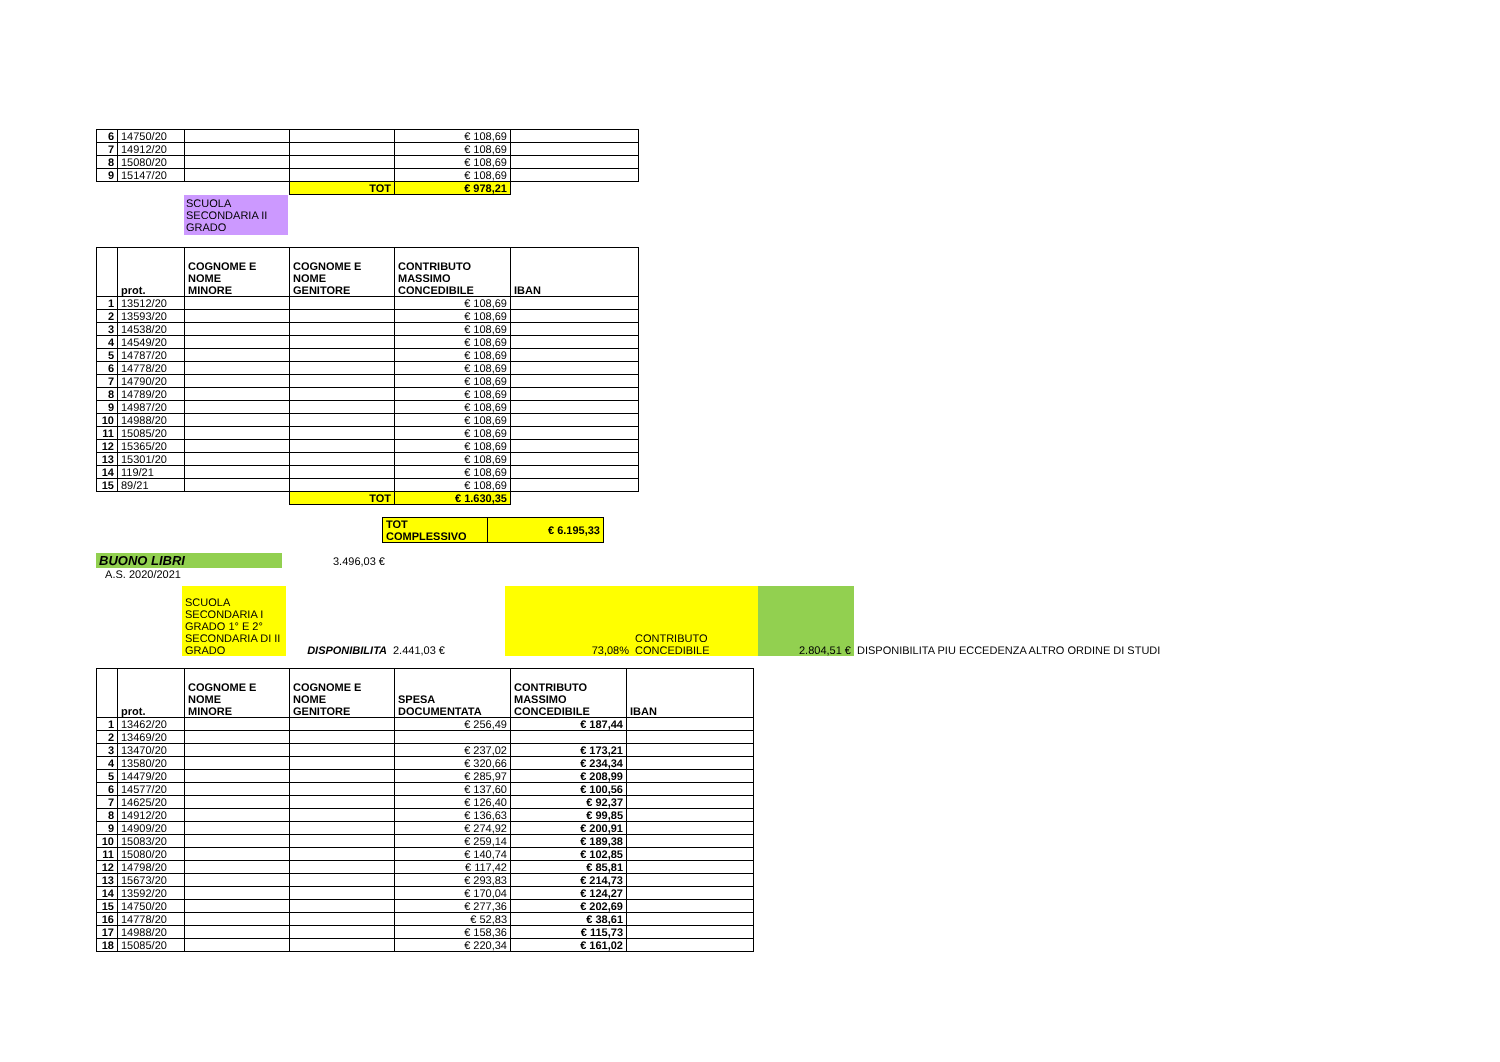| 6 | 14750/20 | | | € 108,69 | |
| 7 | 14912/20 | | | € 108,69 | |
| 8 | 15080/20 | | | € 108,69 | |
| 9 | 15147/20 | | | € 108,69 | |
| | | | TOT | € 978,21 | |
SCUOLA
SECONDARIA II
GRADO
| | prot. | COGNOME E NOME MINORE | COGNOME E NOME GENITORE | CONTRIBUTO MASSIMO CONCEDIBILE | IBAN |
| --- | --- | --- | --- | --- | --- |
| 1 | 13512/20 | | | € 108,69 | |
| 2 | 13593/20 | | | € 108,69 | |
| 3 | 14538/20 | | | € 108,69 | |
| 4 | 14549/20 | | | € 108,69 | |
| 5 | 14787/20 | | | € 108,69 | |
| 6 | 14778/20 | | | € 108,69 | |
| 7 | 14790/20 | | | € 108,69 | |
| 8 | 14789/20 | | | € 108,69 | |
| 9 | 14987/20 | | | € 108,69 | |
| 10 | 14988/20 | | | € 108,69 | |
| 11 | 15085/20 | | | € 108,69 | |
| 12 | 15365/20 | | | € 108,69 | |
| 13 | 15301/20 | | | € 108,69 | |
| 14 | 119/21 | | | € 108,69 | |
| 15 | 89/21 | | | € 108,69 | |
| | | | TOT | € 1.630,35 | |
| | TOT COMPLESSIVO | € 6.195,33 |
| BUONO LIBRI | 3.496,03 € |
| A.S. 2020/2021 | |
| | SCUOLA SECONDARIA I GRADO 1° E 2° SECONDARIA DI II GRADO | DISPONIBILITA | 2.441,03 € | 73,08% | CONTRIBUTO CONCEDIBILE | 2.804,51 € | DISPONIBILITA PIU ECCEDENZA ALTRO ORDINE DI STUDI |
| | prot. | COGNOME E NOME MINORE | COGNOME E NOME GENITORE | SPESA DOCUMENTATA | CONTRIBUTO MASSIMO CONCEDIBILE | IBAN |
| --- | --- | --- | --- | --- | --- | --- |
| 1 | 13462/20 | | | € 256,49 | € 187,44 | |
| 2 | 13469/20 | | | | | |
| 3 | 13470/20 | | | € 237,02 | € 173,21 | |
| 4 | 13580/20 | | | € 320,66 | € 234,34 | |
| 5 | 14479/20 | | | € 285,97 | € 208,99 | |
| 6 | 14577/20 | | | € 137,60 | € 100,56 | |
| 7 | 14625/20 | | | € 126,40 | € 92,37 | |
| 8 | 14912/20 | | | € 136,63 | € 99,85 | |
| 9 | 14909/20 | | | € 274,92 | € 200,91 | |
| 10 | 15083/20 | | | € 259,14 | € 189,38 | |
| 11 | 15080/20 | | | € 140,74 | € 102,85 | |
| 12 | 14798/20 | | | € 117,42 | € 85,81 | |
| 13 | 15673/20 | | | € 293,83 | € 214,73 | |
| 14 | 13592/20 | | | € 170,04 | € 124,27 | |
| 15 | 14750/20 | | | € 277,36 | € 202,69 | |
| 16 | 14778/20 | | | € 52,83 | € 38,61 | |
| 17 | 14988/20 | | | € 158,36 | € 115,73 | |
| 18 | 15085/20 | | | € 220,34 | € 161,02 | |